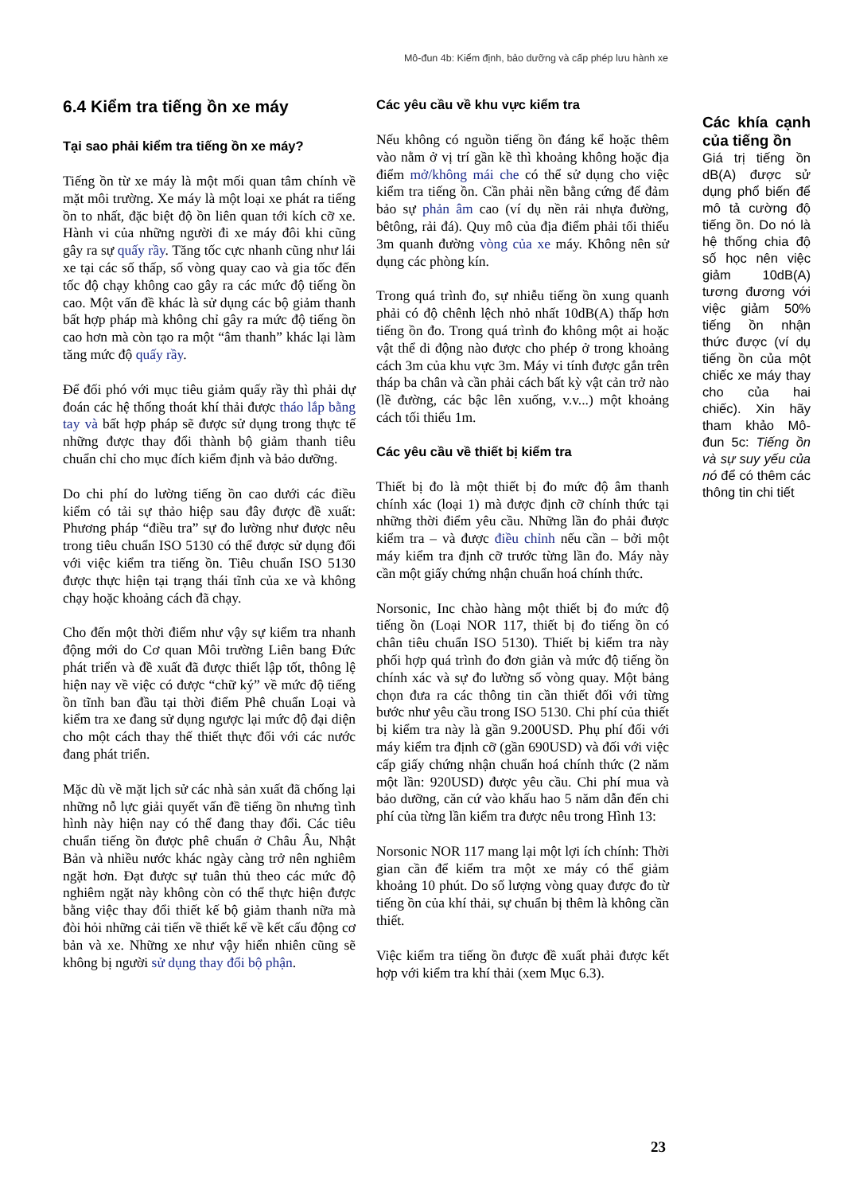Mô-đun 4b: Kiểm định, bảo dưỡng và cấp phép lưu hành xe
6.4 Kiểm tra tiếng ồn xe máy
Tại sao phải kiểm tra tiếng ồn xe máy?
Tiếng ồn từ xe máy là một mối quan tâm chính về mặt môi trường. Xe máy là một loại xe phát ra tiếng ồn to nhất, đặc biệt độ ồn liên quan tới kích cỡ xe. Hành vi của những người đi xe máy đôi khi cũng gây ra sự quấy rầy. Tăng tốc cực nhanh cũng như lái xe tại các số thấp, số vòng quay cao và gia tốc đến tốc độ chạy không cao gây ra các mức độ tiếng ồn cao. Một vấn đề khác là sử dụng các bộ giảm thanh bất hợp pháp mà không chỉ gây ra mức độ tiếng ồn cao hơn mà còn tạo ra một “âm thanh” khác lại làm tăng mức độ quấy rầy.
Để đối phó với mục tiêu giảm quấy rầy thì phải dự đoán các hệ thống thoát khí thải được tháo lắp bằng tay và bất hợp pháp sẽ được sử dụng trong thực tế những được thay đổi thành bộ giảm thanh tiêu chuẩn chỉ cho mục đích kiểm định và bảo dưỡng.
Do chi phí do lường tiếng ồn cao dưới các điều kiểm có tải sự thảo hiệp sau đây được đề xuất: Phương pháp “điều tra” sự đo lường như được nêu trong tiêu chuẩn ISO 5130 có thể được sử dụng đối với việc kiểm tra tiếng ồn. Tiêu chuẩn ISO 5130 được thực hiện tại trạng thái tĩnh của xe và không chạy hoặc khoảng cách đã chạy.
Cho đến một thời điểm như vậy sự kiểm tra nhanh động mới do Cơ quan Môi trường Liên bang Đức phát triển và đề xuất đã được thiết lập tốt, thông lệ hiện nay về việc có được “chữ ký” về mức độ tiếng ồn tĩnh ban đầu tại thời điểm Phê chuẩn Loại và kiểm tra xe đang sử dụng ngược lại mức độ đại diện cho một cách thay thế thiết thực đối với các nước đang phát triển.
Mặc dù về mặt lịch sử các nhà sản xuất đã chống lại những nỗ lực giải quyết vấn đề tiếng ồn nhưng tình hình này hiện nay có thể đang thay đổi. Các tiêu chuẩn tiếng ồn được phê chuẩn ở Châu Âu, Nhật Bản và nhiều nước khác ngày càng trở nên nghiêm ngặt hơn. Đạt được sự tuân thủ theo các mức độ nghiêm ngặt này không còn có thể thực hiện được bằng việc thay đổi thiết kế bộ giảm thanh nữa mà đòi hỏi những cải tiến về thiết kế về kết cấu động cơ bản và xe. Những xe như vậy hiển nhiên cũng sẽ không bị người sử dụng thay đổi bộ phận.
Các yêu cầu về khu vực kiểm tra
Nếu không có nguồn tiếng ồn đáng kể hoặc thêm vào nằm ở vị trí gần kề thì khoảng không hoặc địa điểm mở/không mái che có thể sử dụng cho việc kiểm tra tiếng ồn. Cần phải nền bằng cứng để đảm bảo sự phản âm cao (ví dụ nền rải nhựa đường, bêtông, rải đá). Quy mô của địa điểm phải tối thiểu 3m quanh đường vòng của xe máy. Không nên sử dụng các phòng kín.
Trong quá trình đo, sự nhiễu tiếng ồn xung quanh phải có độ chênh lệch nhỏ nhất 10dB(A) thấp hơn tiếng ồn đo. Trong quá trình đo không một ai hoặc vật thể di động nào được cho phép ở trong khoảng cách 3m của khu vực 3m. Máy vi tính được gắn trên tháp ba chân và cần phải cách bất kỳ vật cản trở nào (lề đường, các bậc lên xuống, v.v...) một khoảng cách tối thiểu 1m.
Các yêu cầu về thiết bị kiểm tra
Thiết bị đo là một thiết bị đo mức độ âm thanh chính xác (loại 1) mà được định cỡ chính thức tại những thời điểm yêu cầu. Những lần đo phải được kiểm tra – và được điều chỉnh nếu cần – bởi một máy kiểm tra định cỡ trước từng lần đo. Máy này cần một giấy chứng nhận chuẩn hoá chính thức.
Norsonic, Inc chào hàng một thiết bị đo mức độ tiếng ồn (Loại NOR 117, thiết bị đo tiếng ồn có chân tiêu chuẩn ISO 5130). Thiết bị kiểm tra này phối hợp quá trình đo đơn giản và mức độ tiếng ồn chính xác và sự đo lường số vòng quay. Một bảng chọn đưa ra các thông tin cần thiết đối với từng bước như yêu cầu trong ISO 5130. Chi phí của thiết bị kiểm tra này là gần 9.200USD. Phụ phí đối với máy kiểm tra định cỡ (gần 690USD) và đối với việc cấp giấy chứng nhận chuẩn hoá chính thức (2 năm một lần: 920USD) được yêu cầu. Chi phí mua và bảo dưỡng, căn cứ vào khấu hao 5 năm dẫn đến chi phí của từng lần kiểm tra được nêu trong Hình 13:
Norsonic NOR 117 mang lại một lợi ích chính: Thời gian cần để kiểm tra một xe máy có thể giảm khoảng 10 phút. Do số lượng vòng quay được đo từ tiếng ồn của khí thải, sự chuẩn bị thêm là không cần thiết.
Việc kiểm tra tiếng ồn được đề xuất phải được kết hợp với kiểm tra khí thải (xem Mục 6.3).
Các khía cạnh của tiếng ồn
Giá trị tiếng ồn dB(A) được sử dụng phổ biến để mô tả cường độ tiếng ồn. Do nó là hệ thống chia độ số học nên việc giảm 10dB(A) tương đương với việc giảm 50% tiếng ồn nhận thức được (ví dụ tiếng ồn của một chiếc xe máy thay cho của hai chiếc). Xin hãy tham khảo Mô-đun 5c: Tiếng ồn và sự suy yếu của nó để có thêm các thông tin chi tiết
23